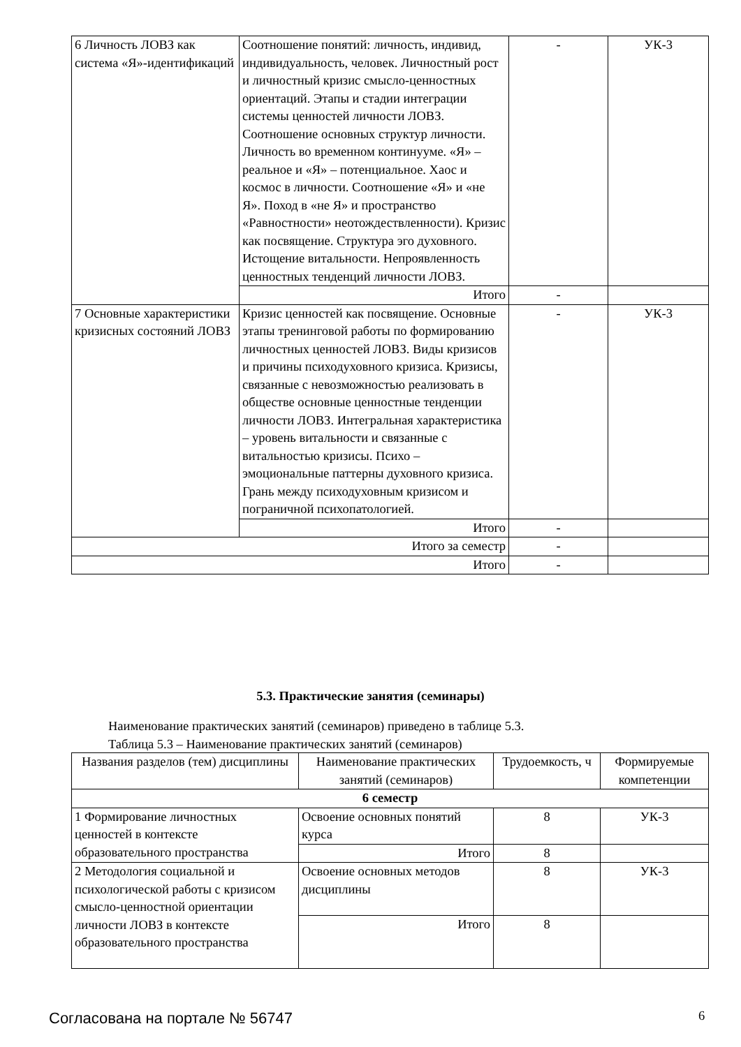| 6 Личность ЛОВЗ как система «Я»-идентификаций | Соотношение понятий: личность, индивид, индивидуальность, человек. Личностный рост и личностный кризис смысло-ценностных ориентаций. Этапы и стадии интеграции системы ценностей личности ЛОВЗ. Соотношение основных структур личности. Личность во временном континууме. «Я» – реальное и «Я» – потенциальное. Хаос и космос в личности. Соотношение «Я» и «не Я». Поход в «не Я» и пространство «Равностности» неотождествленности). Кризис как посвящение. Структура эго духовного. Истощение витальности. Непроявленность ценностных тенденций личности ЛОВЗ. | - | УК-3 |
| | Итого | - | |
| 7 Основные характеристики кризисных состояний ЛОВЗ | Кризис ценностей как посвящение. Основные этапы тренинговой работы по формированию личностных ценностей ЛОВЗ. Виды кризисов и причины психодуховного кризиса. Кризисы, связанные с невозможностью реализовать в обществе основные ценностные тенденции личности ЛОВЗ. Интегральная характеристика – уровень витальности и связанные с витальностью кризисы. Психо – эмоциональные паттерны духовного кризиса. Грань между психодуховным кризисом и пограничной психопатологией. | - | УК-3 |
| | Итого | - | |
| Итого за семестр | | - | |
| Итого | | - | |
5.3. Практические занятия (семинары)
Наименование практических занятий (семинаров) приведено в таблице 5.3.
Таблица 5.3 – Наименование практических занятий (семинаров)
| Названия разделов (тем) дисциплины | Наименование практических занятий (семинаров) | Трудоемкость, ч | Формируемые компетенции |
| --- | --- | --- | --- |
| 6 семестр | | | |
| 1 Формирование личностных ценностей в контексте образовательного пространства | Освоение основных понятий курса | 8 | УК-3 |
| | Итого | 8 | |
| 2 Методология социальной и психологической работы с кризисом смысло-ценностной ориентации личности ЛОВЗ в контексте образовательного пространства | Освоение основных методов дисциплины | 8 | УК-3 |
| | Итого | 8 | |
Согласована на портале № 56747 6